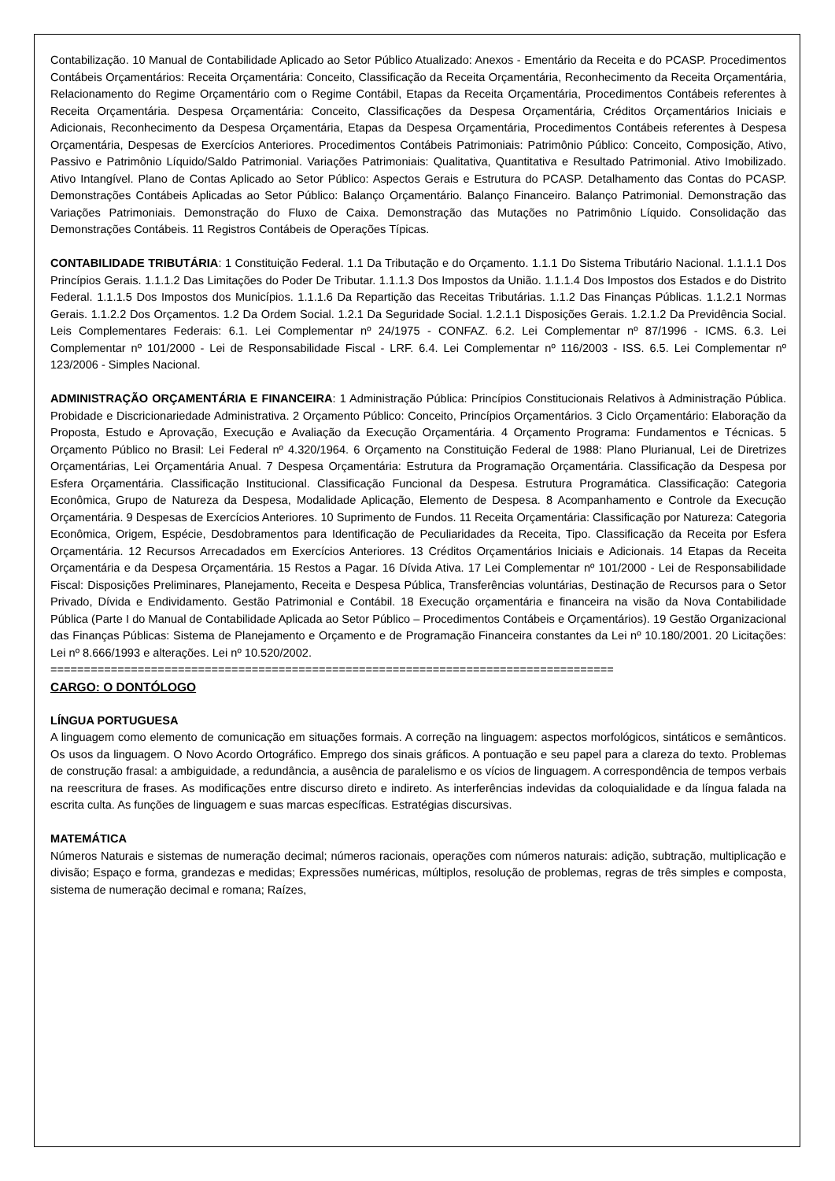Contabilização. 10 Manual de Contabilidade Aplicado ao Setor Público Atualizado: Anexos - Ementário da Receita e do PCASP. Procedimentos Contábeis Orçamentários: Receita Orçamentária: Conceito, Classificação da Receita Orçamentária, Reconhecimento da Receita Orçamentária, Relacionamento do Regime Orçamentário com o Regime Contábil, Etapas da Receita Orçamentária, Procedimentos Contábeis referentes à Receita Orçamentária. Despesa Orçamentária: Conceito, Classificações da Despesa Orçamentária, Créditos Orçamentários Iniciais e Adicionais, Reconhecimento da Despesa Orçamentária, Etapas da Despesa Orçamentária, Procedimentos Contábeis referentes à Despesa Orçamentária, Despesas de Exercícios Anteriores. Procedimentos Contábeis Patrimoniais: Patrimônio Público: Conceito, Composição, Ativo, Passivo e Patrimônio Líquido/Saldo Patrimonial. Variações Patrimoniais: Qualitativa, Quantitativa e Resultado Patrimonial. Ativo Imobilizado. Ativo Intangível. Plano de Contas Aplicado ao Setor Público: Aspectos Gerais e Estrutura do PCASP. Detalhamento das Contas do PCASP. Demonstrações Contábeis Aplicadas ao Setor Público: Balanço Orçamentário. Balanço Financeiro. Balanço Patrimonial. Demonstração das Variações Patrimoniais. Demonstração do Fluxo de Caixa. Demonstração das Mutações no Patrimônio Líquido. Consolidação das Demonstrações Contábeis. 11 Registros Contábeis de Operações Típicas.
CONTABILIDADE TRIBUTÁRIA: 1 Constituição Federal. 1.1 Da Tributação e do Orçamento. 1.1.1 Do Sistema Tributário Nacional. 1.1.1.1 Dos Princípios Gerais. 1.1.1.2 Das Limitações do Poder De Tributar. 1.1.1.3 Dos Impostos da União. 1.1.1.4 Dos Impostos dos Estados e do Distrito Federal. 1.1.1.5 Dos Impostos dos Municípios. 1.1.1.6 Da Repartição das Receitas Tributárias. 1.1.2 Das Finanças Públicas. 1.1.2.1 Normas Gerais. 1.1.2.2 Dos Orçamentos. 1.2 Da Ordem Social. 1.2.1 Da Seguridade Social. 1.2.1.1 Disposições Gerais. 1.2.1.2 Da Previdência Social. Leis Complementares Federais: 6.1. Lei Complementar nº 24/1975 - CONFAZ. 6.2. Lei Complementar nº 87/1996 - ICMS. 6.3. Lei Complementar nº 101/2000 - Lei de Responsabilidade Fiscal - LRF. 6.4. Lei Complementar nº 116/2003 - ISS. 6.5. Lei Complementar nº 123/2006 - Simples Nacional.
ADMINISTRAÇÃO ORÇAMENTÁRIA E FINANCEIRA: 1 Administração Pública: Princípios Constitucionais Relativos à Administração Pública. Probidade e Discricionariedade Administrativa. 2 Orçamento Público: Conceito, Princípios Orçamentários. 3 Ciclo Orçamentário: Elaboração da Proposta, Estudo e Aprovação, Execução e Avaliação da Execução Orçamentária. 4 Orçamento Programa: Fundamentos e Técnicas. 5 Orçamento Público no Brasil: Lei Federal nº 4.320/1964. 6 Orçamento na Constituição Federal de 1988: Plano Plurianual, Lei de Diretrizes Orçamentárias, Lei Orçamentária Anual. 7 Despesa Orçamentária: Estrutura da Programação Orçamentária. Classificação da Despesa por Esfera Orçamentária. Classificação Institucional. Classificação Funcional da Despesa. Estrutura Programática. Classificação: Categoria Econômica, Grupo de Natureza da Despesa, Modalidade Aplicação, Elemento de Despesa. 8 Acompanhamento e Controle da Execução Orçamentária. 9 Despesas de Exercícios Anteriores. 10 Suprimento de Fundos. 11 Receita Orçamentária: Classificação por Natureza: Categoria Econômica, Origem, Espécie, Desdobramentos para Identificação de Peculiaridades da Receita, Tipo. Classificação da Receita por Esfera Orçamentária. 12 Recursos Arrecadados em Exercícios Anteriores. 13 Créditos Orçamentários Iniciais e Adicionais. 14 Etapas da Receita Orçamentária e da Despesa Orçamentária. 15 Restos a Pagar. 16 Dívida Ativa. 17 Lei Complementar nº 101/2000 - Lei de Responsabilidade Fiscal: Disposições Preliminares, Planejamento, Receita e Despesa Pública, Transferências voluntárias, Destinação de Recursos para o Setor Privado, Dívida e Endividamento. Gestão Patrimonial e Contábil. 18 Execução orçamentária e financeira na visão da Nova Contabilidade Pública (Parte I do Manual de Contabilidade Aplicada ao Setor Público – Procedimentos Contábeis e Orçamentários). 19 Gestão Organizacional das Finanças Públicas: Sistema de Planejamento e Orçamento e de Programação Financeira constantes da Lei nº 10.180/2001. 20 Licitações: Lei nº 8.666/1993 e alterações. Lei nº 10.520/2002.
====================================================================================
CARGO: O DONTÓLOGO
LÍNGUA PORTUGUESA
A linguagem como elemento de comunicação em situações formais. A correção na linguagem: aspectos morfológicos, sintáticos e semânticos. Os usos da linguagem. O Novo Acordo Ortográfico. Emprego dos sinais gráficos. A pontuação e seu papel para a clareza do texto. Problemas de construção frasal: a ambiguidade, a redundância, a ausência de paralelismo e os vícios de linguagem. A correspondência de tempos verbais na reescritura de frases. As modificações entre discurso direto e indireto. As interferências indevidas da coloquialidade e da língua falada na escrita culta. As funções de linguagem e suas marcas específicas. Estratégias discursivas.
MATEMÁTICA
Números Naturais e sistemas de numeração decimal; números racionais, operações com números naturais: adição, subtração, multiplicação e divisão; Espaço e forma, grandezas e medidas; Expressões numéricas, múltiplos, resolução de problemas, regras de três simples e composta, sistema de numeração decimal e romana; Raízes,